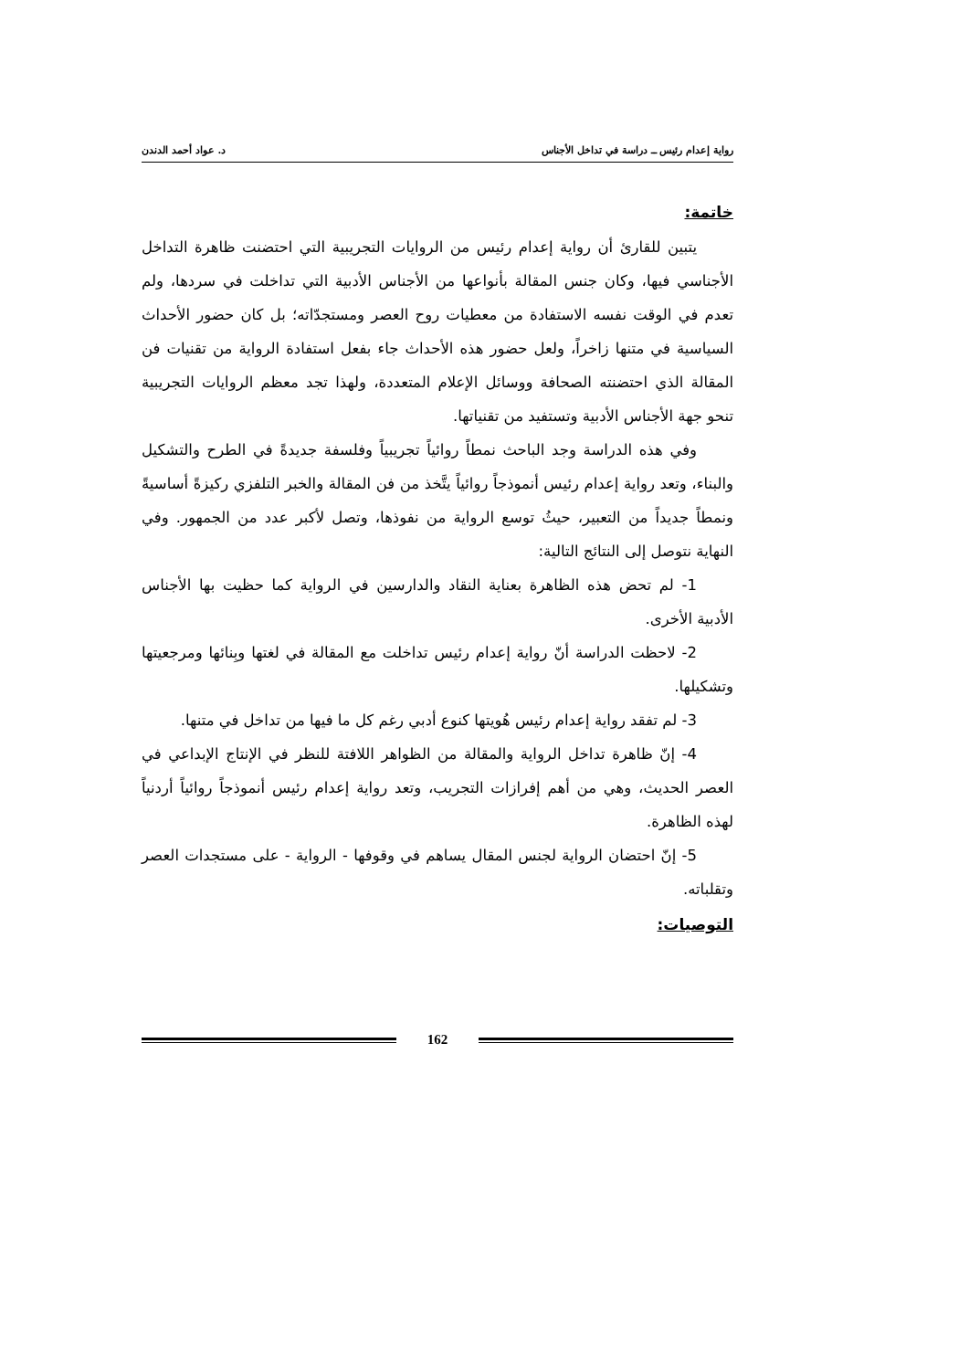رواية إعدام رئيس ــ دراسة في تداخل الأجناس د. عواد أحمد الدندن
خاتمة:
يتبين للقارئ أن رواية إعدام رئيس من الروايات التجريبية التي احتضنت ظاهرة التداخل الأجناسي فيها، وكان جنس المقالة بأنواعها من الأجناس الأدبية التي تداخلت في سردها، ولم تعدم في الوقت نفسه الاستفادة من معطيات روح العصر ومستجدّاته؛ بل كان حضور الأحداث السياسية في متنها زاخراً، ولعل حضور هذه الأحداث جاء بفعل استفادة الرواية من تقنيات فن المقالة الذي احتضنته الصحافة ووسائل الإعلام المتعددة، ولهذا تجد معظم الروايات التجريبية تنحو جهة الأجناس الأدبية وتستفيد من تقنياتها.
وفي هذه الدراسة وجد الباحث نمطاً روائياً تجريبياً وفلسفة جديدةً في الطرح والتشكيل والبناء، وتعد رواية إعدام رئيس أنموذجاً روائياً يتَّخذ من فن المقالة والخبر التلفزي ركيزةً أساسيةً ونمطاً جديداً من التعبير، حيثُ توسع الرواية من نفوذها، وتصل لأكبر عدد من الجمهور. وفي النهاية نتوصل إلى النتائج التالية:
1- لم تحض هذه الظاهرة بعناية النقاد والدارسين في الرواية كما حظيت بها الأجناس الأدبية الأخرى.
2- لاحظت الدراسة أنّ رواية إعدام رئيس تداخلت مع المقالة في لغتها وبِنائها ومرجعيتها وتشكيلها.
3- لم تفقد رواية إعدام رئيس هُويتها كنوع أدبي رغم كل ما فيها من تداخل في متنها.
4- إنّ ظاهرة تداخل الرواية والمقالة من الظواهر اللافتة للنظر في الإنتاج الإبداعي في العصر الحديث، وهي من أهم إفرازات التجريب، وتعد رواية إعدام رئيس أنموذجاً روائياً أردنياً لهذه الظاهرة.
5- إنّ احتضان الرواية لجنس المقال يساهم في وقوفها - الرواية - على مستجدات العصر وتقلباته.
التوصيات:
162